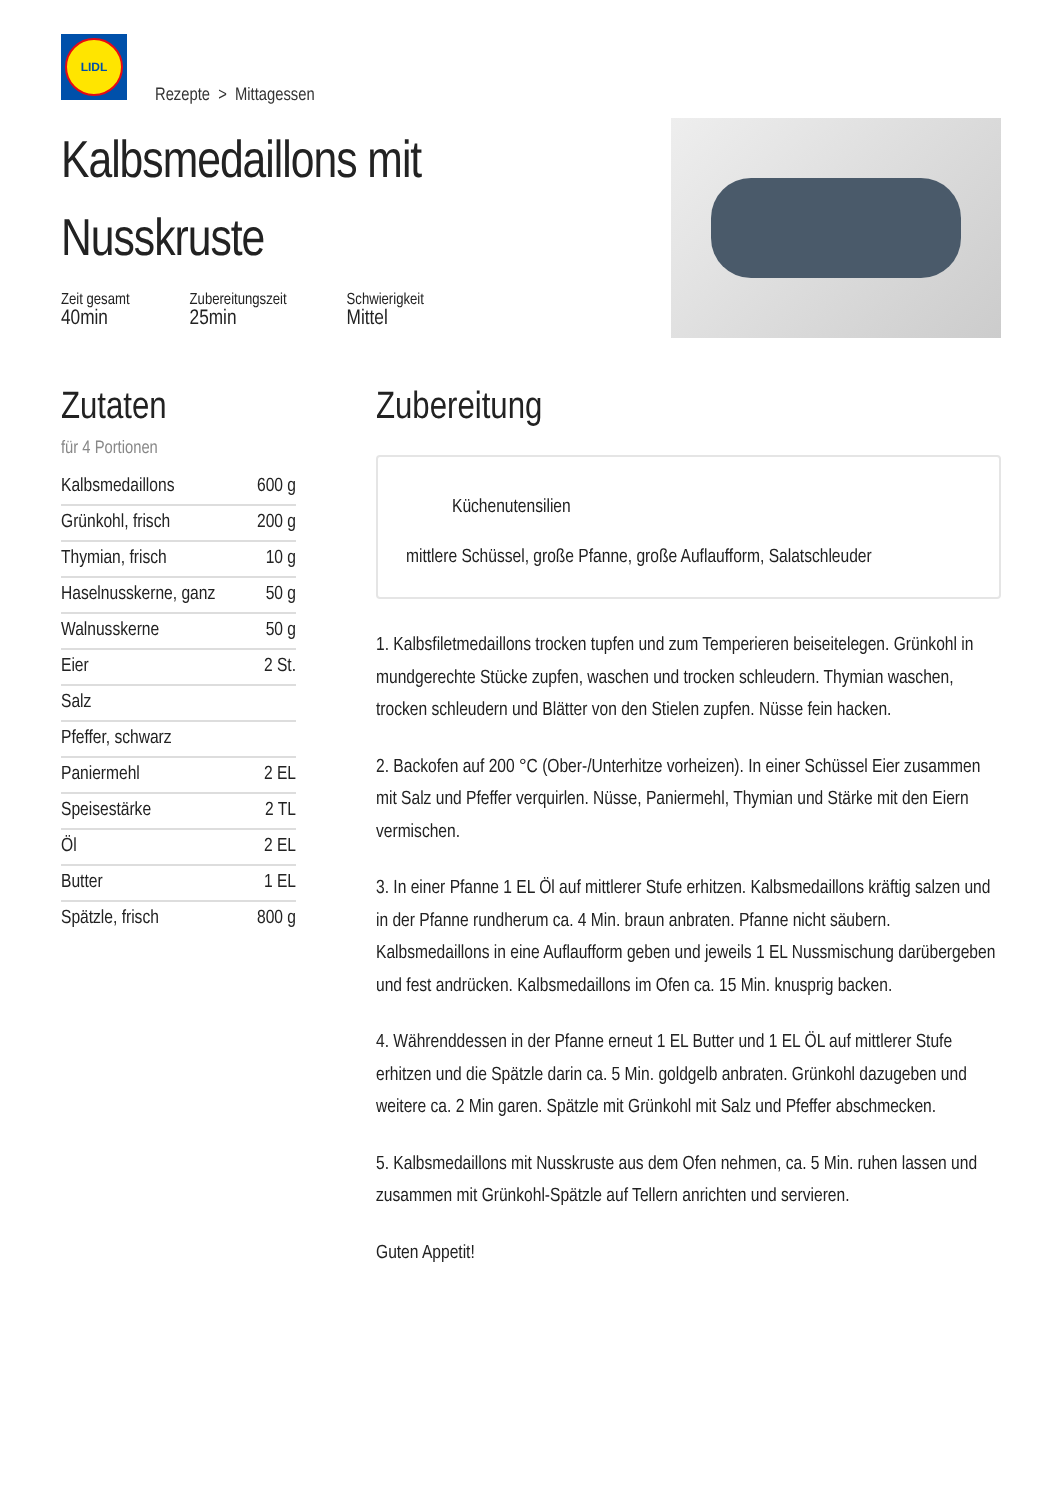LIDL
Rezepte > Mittagessen
Kalbsmedaillons mit
Nusskruste
Zeit gesamt
40min
Zubereitungszeit
25min
Schwierigkeit
Mittel
Zutaten
für 4 Portionen
| Kalbsmedaillons | 600 g |
| Grünkohl, frisch | 200 g |
| Thymian, frisch | 10 g |
| Haselnusskerne, ganz | 50 g |
| Walnusskerne | 50 g |
| Eier | 2 St. |
| Salz | |
| Pfeffer, schwarz | |
| Paniermehl | 2 EL |
| Speisestärke | 2 TL |
| Öl | 2 EL |
| Butter | 1 EL |
| Spätzle, frisch | 800 g |
Zubereitung
Küchenutensilien
mittlere Schüssel, große Pfanne, große Auflaufform, Salatschleuder
1. Kalbsfiletmedaillons trocken tupfen und zum Temperieren beiseitelegen. Grünkohl in mundgerechte Stücke zupfen, waschen und trocken schleudern. Thymian waschen, trocken schleudern und Blätter von den Stielen zupfen. Nüsse fein hacken.
2. Backofen auf 200 °C (Ober-/Unterhitze vorheizen). In einer Schüssel Eier zusammen mit Salz und Pfeffer verquirlen. Nüsse, Paniermehl, Thymian und Stärke mit den Eiern vermischen.
3. In einer Pfanne 1 EL Öl auf mittlerer Stufe erhitzen. Kalbsmedaillons kräftig salzen und in der Pfanne rundherum ca. 4 Min. braun anbraten. Pfanne nicht säubern. Kalbsmedaillons in eine Auflaufform geben und jeweils 1 EL Nussmischung darübergeben und fest andrücken. Kalbsmedaillons im Ofen ca. 15 Min. knusprig backen.
4. Währenddessen in der Pfanne erneut 1 EL Butter und 1 EL ÖL auf mittlerer Stufe erhitzen und die Spätzle darin ca. 5 Min. goldgelb anbraten. Grünkohl dazugeben und weitere ca. 2 Min garen. Spätzle mit Grünkohl mit Salz und Pfeffer abschmecken.
5. Kalbsmedaillons mit Nusskruste aus dem Ofen nehmen, ca. 5 Min. ruhen lassen und zusammen mit Grünkohl-Spätzle auf Tellern anrichten und servieren.
Guten Appetit!